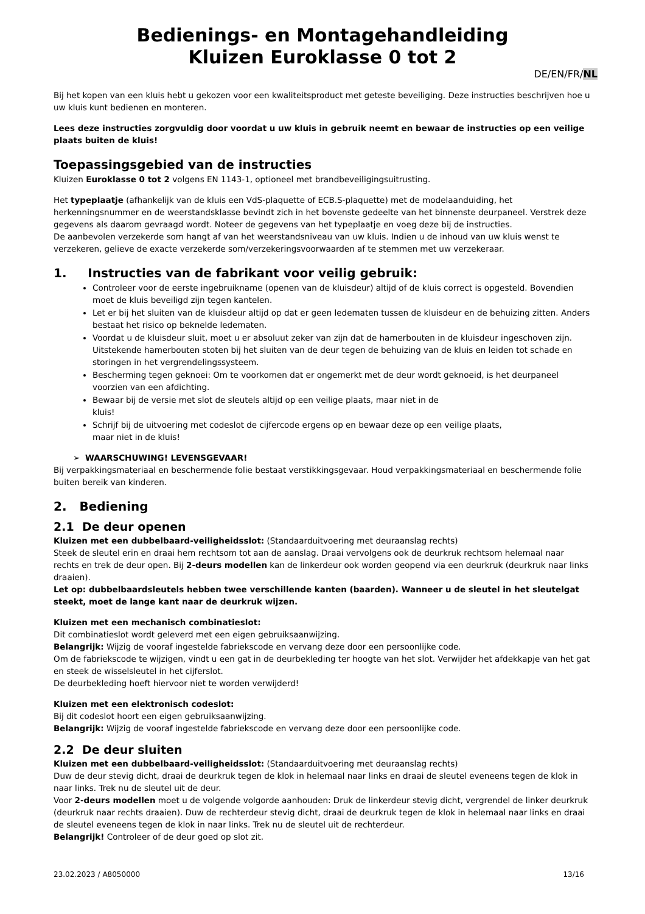Bedienings- en Montagehandleiding
Kluizen Euroklasse 0 tot 2
DE/EN/FR/NL
Bij het kopen van een kluis hebt u gekozen voor een kwaliteitsproduct met geteste beveiliging. Deze instructies beschrijven hoe u uw kluis kunt bedienen en monteren.
Lees deze instructies zorgvuldig door voordat u uw kluis in gebruik neemt en bewaar de instructies op een veilige plaats buiten de kluis!
Toepassingsgebied van de instructies
Kluizen Euroklasse 0 tot 2 volgens EN 1143-1, optioneel met brandbeveiligingsuitrusting.
Het typeplaatje (afhankelijk van de kluis een VdS-plaquette of ECB.S-plaquette) met de modelaanduiding, het herkenningsnummer en de weerstandsklasse bevindt zich in het bovenste gedeelte van het binnenste deurpaneel. Verstrek deze gegevens als daarom gevraagd wordt. Noteer de gegevens van het typeplaatje en voeg deze bij de instructies.
De aanbevolen verzekerde som hangt af van het weerstandsniveau van uw kluis. Indien u de inhoud van uw kluis wenst te verzekeren, gelieve de exacte verzekerde som/verzekeringsvoorwaarden af te stemmen met uw verzekeraar.
1. Instructies van de fabrikant voor veilig gebruik:
Controleer voor de eerste ingebruikname (openen van de kluisdeur) altijd of de kluis correct is opgesteld. Bovendien moet de kluis beveiligd zijn tegen kantelen.
Let er bij het sluiten van de kluisdeur altijd op dat er geen ledematen tussen de kluisdeur en de behuizing zitten. Anders bestaat het risico op beknelde ledematen.
Voordat u de kluisdeur sluit, moet u er absoluut zeker van zijn dat de hamerbouten in de kluisdeur ingeschoven zijn. Uitstekende hamerbouten stoten bij het sluiten van de deur tegen de behuizing van de kluis en leiden tot schade en storingen in het vergrendelingssysteem.
Bescherming tegen geknoei: Om te voorkomen dat er ongemerkt met de deur wordt geknoeid, is het deurpaneel voorzien van een afdichting.
Bewaar bij de versie met slot de sleutels altijd op een veilige plaats, maar niet in de
kluis!
Schrijf bij de uitvoering met codeslot de cijfercode ergens op en bewaar deze op een veilige plaats,
maar niet in de kluis!
➢ WAARSCHUWING! LEVENSGEVAAR!
Bij verpakkingsmateriaal en beschermende folie bestaat verstikkingsgevaar. Houd verpakkingsmateriaal en beschermende folie buiten bereik van kinderen.
2. Bediening
2.1 De deur openen
Kluizen met een dubbelbaard-veiligheidsslot: (Standaarduitvoering met deuraanslag rechts)
Steek de sleutel erin en draai hem rechtsom tot aan de aanslag. Draai vervolgens ook de deurkruk rechtsom helemaal naar rechts en trek de deur open. Bij 2-deurs modellen kan de linkerdeur ook worden geopend via een deurkruk (deurkruk naar links draaien).
Let op: dubbelbaardsleutels hebben twee verschillende kanten (baarden). Wanneer u de sleutel in het sleutelgat steekt, moet de lange kant naar de deurkruk wijzen.
Kluizen met een mechanisch combinatieslot:
Dit combinatieslot wordt geleverd met een eigen gebruiksaanwijzing.
Belangrijk: Wijzig de vooraf ingestelde fabriekscode en vervang deze door een persoonlijke code.
Om de fabriekscode te wijzigen, vindt u een gat in de deurbekleding ter hoogte van het slot. Verwijder het afdekkapje van het gat en steek de wisselsleutel in het cijferslot.
De deurbekleding hoeft hiervoor niet te worden verwijderd!
Kluizen met een elektronisch codeslot:
Bij dit codeslot hoort een eigen gebruiksaanwijzing.
Belangrijk: Wijzig de vooraf ingestelde fabriekscode en vervang deze door een persoonlijke code.
2.2 De deur sluiten
Kluizen met een dubbelbaard-veiligheidsslot: (Standaarduitvoering met deuraanslag rechts)
Duw de deur stevig dicht, draai de deurkruk tegen de klok in helemaal naar links en draai de sleutel eveneens tegen de klok in naar links. Trek nu de sleutel uit de deur.
Voor 2-deurs modellen moet u de volgende volgorde aanhouden: Druk de linkerdeur stevig dicht, vergrendel de linker deurkruk (deurkruk naar rechts draaien). Duw de rechterdeur stevig dicht, draai de deurkruk tegen de klok in helemaal naar links en draai de sleutel eveneens tegen de klok in naar links. Trek nu de sleutel uit de rechterdeur.
Belangrijk! Controleer of de deur goed op slot zit.
23.02.2023 / A8050000 13/16